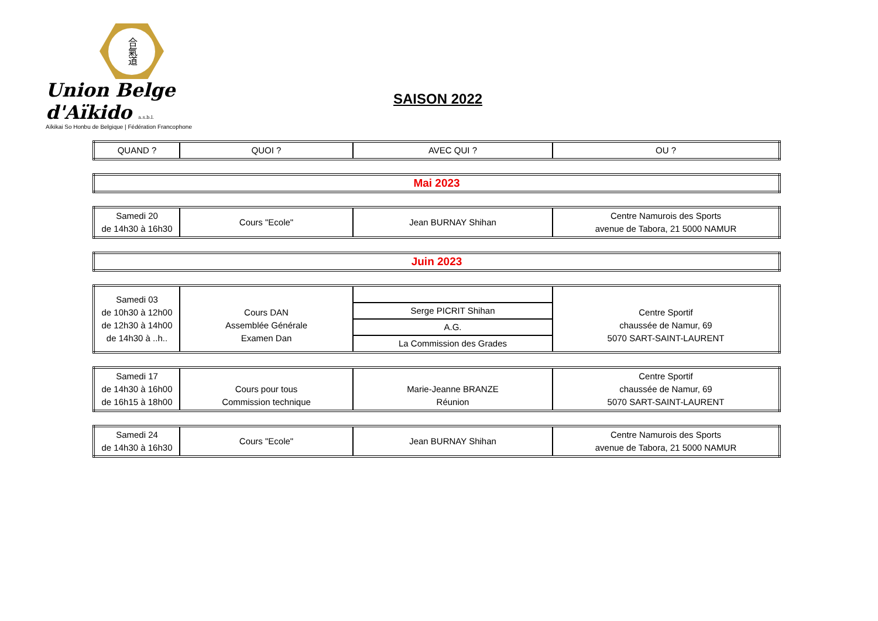合氣道
Union Belge d'Aïkido a.s.b.l.
Aïkikai So Honbu de Belgique | Fédération Francophone
SAISON 2022
| QUAND ? | QUOI ? | AVEC QUI ? | OU ? |
| --- | --- | --- | --- |
| Mai 2023 |
| Samedi 20 de 14h30 à 16h30 | Cours "Ecole" | Jean BURNAY Shihan | Centre Namurois des Sports avenue de Tabora, 21 5000 NAMUR |
| Juin 2023 |
| Samedi 03 de 10h30 à 12h00 de 12h30 à 14h00 de 14h30 à ..h.. | Cours DAN Assemblée Générale Examen Dan | | Centre Sportif chaussée de Namur, 69 5070 SART-SAINT-LAURENT |
| | | Serge PICRIT Shihan | |
| | | A.G. | |
| | | La Commission des Grades | |
| Samedi 17 de 14h30 à 16h00 de 16h15 à 18h00 | Cours pour tous Commission technique | Marie-Jeanne BRANZE Réunion | Centre Sportif chaussée de Namur, 69 5070 SART-SAINT-LAURENT |
| Samedi 24 de 14h30 à 16h30 | Cours "Ecole" | Jean BURNAY Shihan | Centre Namurois des Sports avenue de Tabora, 21 5000 NAMUR |